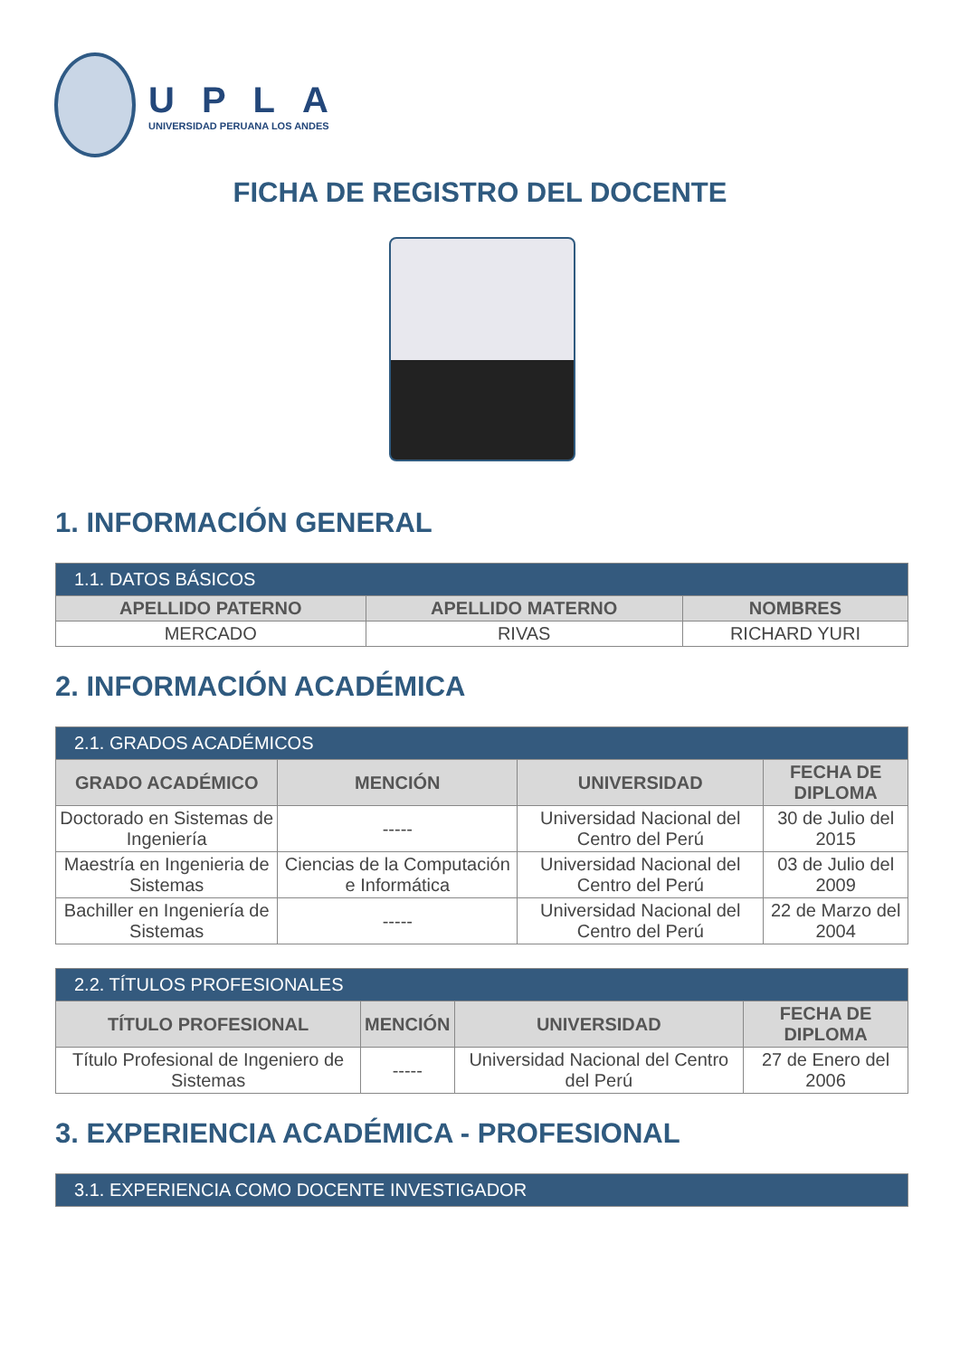UPLA
UNIVERSIDAD PERUANA LOS ANDES
FICHA DE REGISTRO DEL DOCENTE
1. INFORMACIÓN GENERAL
| 1.1. DATOS BÁSICOS | | |
| --- | --- | --- |
| APELLIDO PATERNO | APELLIDO MATERNO | NOMBRES |
| MERCADO | RIVAS | RICHARD YURI |
2. INFORMACIÓN ACADÉMICA
| 2.1. GRADOS ACADÉMICOS | | | |
| --- | --- | --- | --- |
| GRADO ACADÉMICO | MENCIÓN | UNIVERSIDAD | FECHA DE DIPLOMA |
| Doctorado en Sistemas de Ingeniería | ----- | Universidad Nacional del Centro del Perú | 30 de Julio del 2015 |
| Maestría en Ingenieria de Sistemas | Ciencias de la Computación e Informática | Universidad Nacional del Centro del Perú | 03 de Julio del 2009 |
| Bachiller en Ingeniería de Sistemas | ----- | Universidad Nacional del Centro del Perú | 22 de Marzo del 2004 |
| 2.2. TÍTULOS PROFESIONALES | | | |
| --- | --- | --- | --- |
| TÍTULO PROFESIONAL | MENCIÓN | UNIVERSIDAD | FECHA DE DIPLOMA |
| Título Profesional de Ingeniero de Sistemas | ----- | Universidad Nacional del Centro del Perú | 27 de Enero del 2006 |
3. EXPERIENCIA ACADÉMICA - PROFESIONAL
| 3.1. EXPERIENCIA COMO DOCENTE INVESTIGADOR |
| --- |